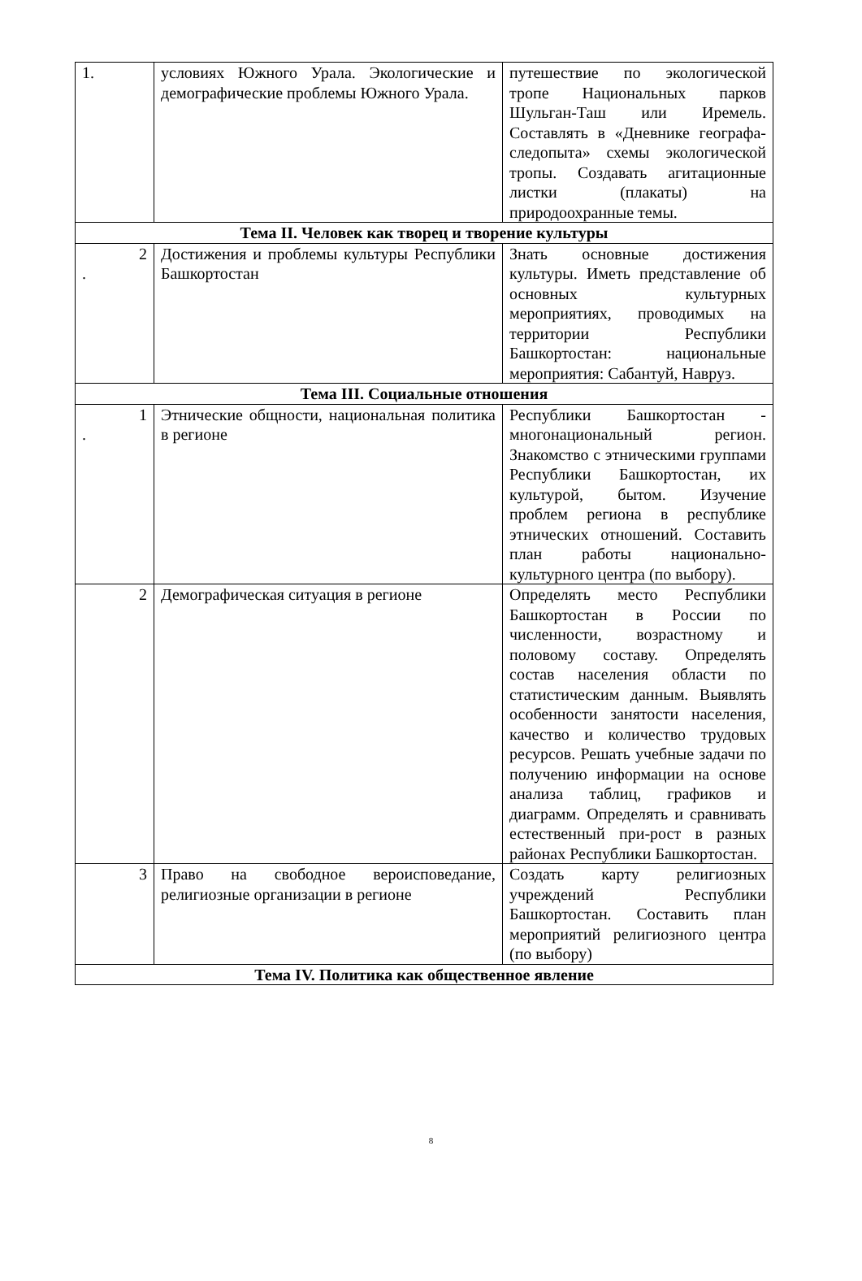| 1. | условиях Южного Урала. Экологические и демографические проблемы Южного Урала. | путешествие по экологической тропе Национальных парков Шульган-Таш или Иремель. Составлять в «Дневнике географа-следопыта» схемы экологической тропы. Создавать агитационные листки (плакаты) на природоохранные темы. |
| Тема II. Человек как творец и творение культуры | | |
| 2 . | Достижения и проблемы культуры Республики Башкортостан | Знать основные достижения культуры. Иметь представление об основных культурных мероприятиях, проводимых на территории Республики Башкортостан: национальные мероприятия: Сабантуй, Навруз. |
| Тема III. Социальные отношения | | |
| 1 . | Этнические общности, национальная политика в регионе | Республики Башкортостан - многонациональный регион. Знакомство с этническими группами Республики Башкортостан, их культурой, бытом. Изучение проблем региона в республике этнических отношений. Составить план работы национально-культурного центра (по выбору). |
| 2 | Демографическая ситуация в регионе | Определять место Республики Башкортостан в России по численности, возрастному и половому составу. Определять состав населения области по статистическим данным. Выявлять особенности занятости населения, качество и количество трудовых ресурсов. Решать учебные задачи по получению информации на основе анализа таблиц, графиков и диаграмм. Определять и сравнивать естественный при-рост в разных районах Республики Башкортостан. |
| 3 | Право на свободное вероисповедание, религиозные организации в регионе | Создать карту религиозных учреждений Республики Башкортостан. Составить план мероприятий религиозного центра (по выбору) |
| Тема IV. Политика как общественное явление | | |
8